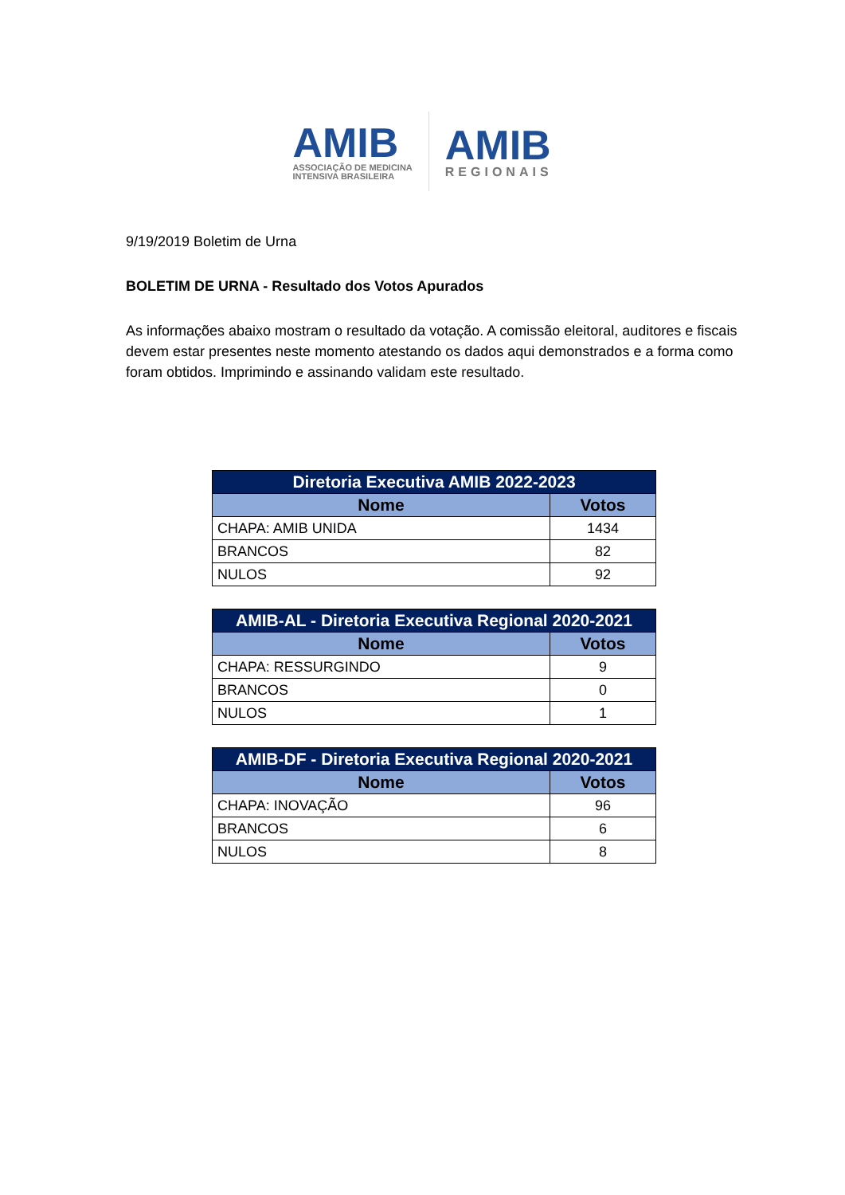AMIB
ASSOCIAÇÃO DE MEDICINA
INTENSIVA BRASILEIRA
AMIB
REGIONAIS
9/19/2019 Boletim de Urna
BOLETIM DE URNA - Resultado dos Votos Apurados
As informações abaixo mostram o resultado da votação. A comissão eleitoral, auditores e fiscais devem estar presentes neste momento atestando os dados aqui demonstrados e a forma como foram obtidos. Imprimindo e assinando validam este resultado.
| Diretoria Executiva AMIB 2022-2023 | |
| --- | --- |
| Nome | Votos |
| CHAPA: AMIB UNIDA | 1434 |
| BRANCOS | 82 |
| NULOS | 92 |
| AMIB-AL - Diretoria Executiva Regional 2020-2021 | |
| --- | --- |
| Nome | Votos |
| CHAPA: RESSURGINDO | 9 |
| BRANCOS | 0 |
| NULOS | 1 |
| AMIB-DF - Diretoria Executiva Regional 2020-2021 | |
| --- | --- |
| Nome | Votos |
| CHAPA: INOVAÇÃO | 96 |
| BRANCOS | 6 |
| NULOS | 8 |